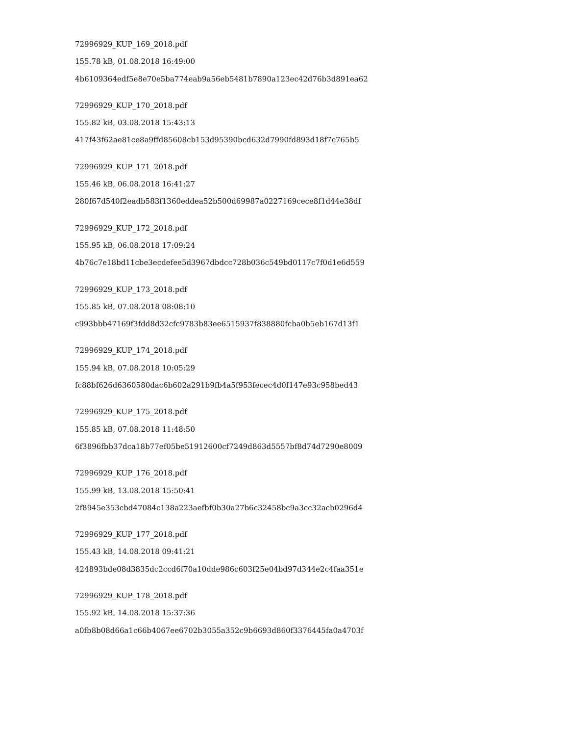72996929_KUP_169_2018.pdf
155.78 kB, 01.08.2018 16:49:00
4b6109364edf5e8e70e5ba774eab9a56eb5481b7890a123ec42d76b3d891ea62
72996929_KUP_170_2018.pdf
155.82 kB, 03.08.2018 15:43:13
417f43f62ae81ce8a9ffd85608cb153d95390bcd632d7990fd893d18f7c765b5
72996929_KUP_171_2018.pdf
155.46 kB, 06.08.2018 16:41:27
280f67d540f2eadb583f1360eddea52b500d69987a0227169cece8f1d44e38df
72996929_KUP_172_2018.pdf
155.95 kB, 06.08.2018 17:09:24
4b76c7e18bd11cbe3ecdefee5d3967dbdcc728b036c549bd0117c7f0d1e6d559
72996929_KUP_173_2018.pdf
155.85 kB, 07.08.2018 08:08:10
c993bbb47169f3fdd8d32cfc9783b83ee6515937f838880fcba0b5eb167d13f1
72996929_KUP_174_2018.pdf
155.94 kB, 07.08.2018 10:05:29
fc88bf626d6360580dac6b602a291b9fb4a5f953fecec4d0f147e93c958bed43
72996929_KUP_175_2018.pdf
155.85 kB, 07.08.2018 11:48:50
6f3896fbb37dca18b77ef05be51912600cf7249d863d5557bf8d74d7290e8009
72996929_KUP_176_2018.pdf
155.99 kB, 13.08.2018 15:50:41
2f8945e353cbd47084c138a223aefbf0b30a27b6c32458bc9a3cc32acb0296d4
72996929_KUP_177_2018.pdf
155.43 kB, 14.08.2018 09:41:21
424893bde08d3835dc2ccd6f70a10dde986c603f25e04bd97d344e2c4faa351e
72996929_KUP_178_2018.pdf
155.92 kB, 14.08.2018 15:37:36
a0fb8b08d66a1c66b4067ee6702b3055a352c9b6693d860f3376445fa0a4703f